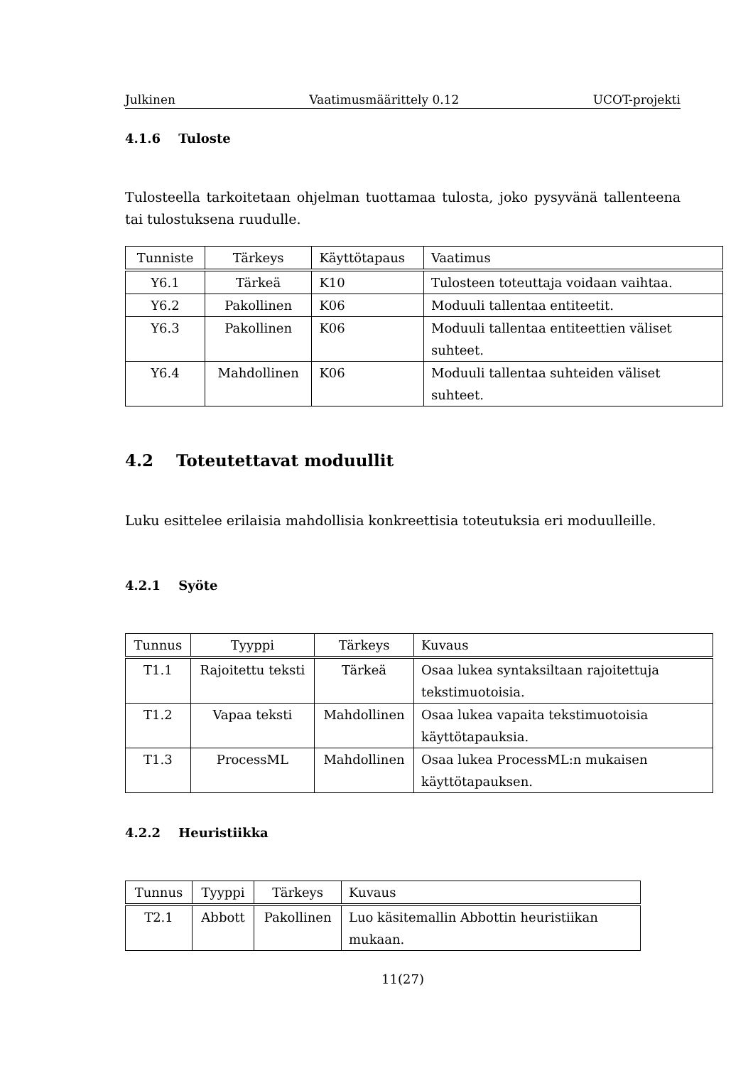Julkinen Vaatimusmäärittely 0.12 UCOT-projekti
4.1.6 Tuloste
Tulosteella tarkoitetaan ohjelman tuottamaa tulosta, joko pysyvänä tallenteena tai tulostuksena ruudulle.
| Tunniste | Tärkeys | Käyttötapaus | Vaatimus |
| --- | --- | --- | --- |
| Y6.1 | Tärkeä | K10 | Tulosteen toteuttaja voidaan vaihtaa. |
| Y6.2 | Pakollinen | K06 | Moduuli tallentaa entiteetit. |
| Y6.3 | Pakollinen | K06 | Moduuli tallentaa entiteettien väliset suhteet. |
| Y6.4 | Mahdollinen | K06 | Moduuli tallentaa suhteiden väliset suhteet. |
4.2 Toteutettavat moduullit
Luku esittelee erilaisia mahdollisia konkreettisia toteutuksia eri moduulleille.
4.2.1 Syöte
| Tunnus | Tyyppi | Tärkeys | Kuvaus |
| --- | --- | --- | --- |
| T1.1 | Rajoitettu teksti | Tärkeä | Osaa lukea syntaksiltaan rajoitettuja tekstimuotoisia. |
| T1.2 | Vapaa teksti | Mahdollinen | Osaa lukea vapaita tekstimuotoisia käyttötapauksia. |
| T1.3 | ProcessML | Mahdollinen | Osaa lukea ProcessML:n mukaisen käyttötapauksen. |
4.2.2 Heuristiikka
| Tunnus | Tyyppi | Tärkeys | Kuvaus |
| --- | --- | --- | --- |
| T2.1 | Abbott | Pakollinen | Luo käsitemallin Abbottin heuristiikan mukaan. |
11(27)